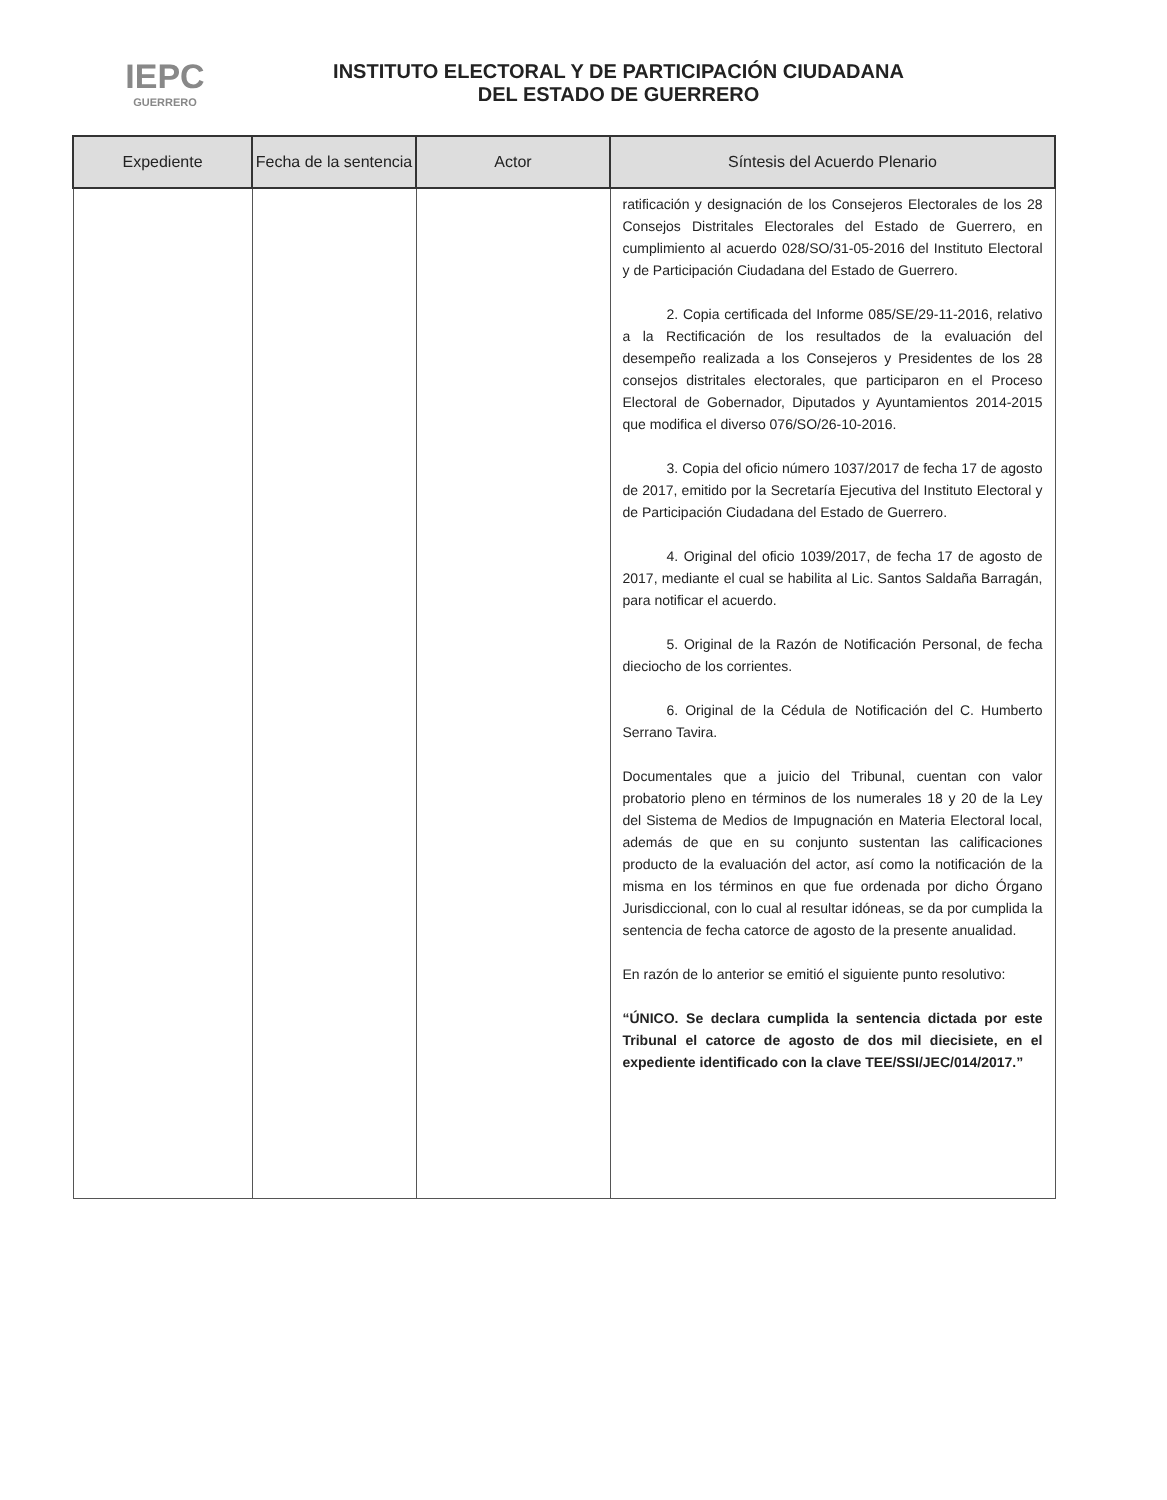IEPC
GUERRERO
INSTITUTO ELECTORAL Y DE PARTICIPACIÓN CIUDADANA
DEL ESTADO DE GUERRERO
| Expediente | Fecha de la sentencia | Actor | Síntesis del Acuerdo Plenario |
| --- | --- | --- | --- |
| | | | ratificación y designación de los Consejeros Electorales de los 28 Consejos Distritales Electorales del Estado de Guerrero, en cumplimiento al acuerdo 028/SO/31-05-2016 del Instituto Electoral y de Participación Ciudadana del Estado de Guerrero. 2. Copia certificada del Informe 085/SE/29-11-2016, relativo a la Rectificación de los resultados de la evaluación del desempeño realizada a los Consejeros y Presidentes de los 28 consejos distritales electorales, que participaron en el Proceso Electoral de Gobernador, Diputados y Ayuntamientos 2014-2015 que modifica el diverso 076/SO/26-10-2016. 3. Copia del oficio número 1037/2017 de fecha 17 de agosto de 2017, emitido por la Secretaría Ejecutiva del Instituto Electoral y de Participación Ciudadana del Estado de Guerrero. 4. Original del oficio 1039/2017, de fecha 17 de agosto de 2017, mediante el cual se habilita al Lic. Santos Saldaña Barragán, para notificar el acuerdo. 5. Original de la Razón de Notificación Personal, de fecha dieciocho de los corrientes. 6. Original de la Cédula de Notificación del C. Humberto Serrano Tavira. Documentales que a juicio del Tribunal, cuentan con valor probatorio pleno en términos de los numerales 18 y 20 de la Ley del Sistema de Medios de Impugnación en Materia Electoral local, además de que en su conjunto sustentan las calificaciones producto de la evaluación del actor, así como la notificación de la misma en los términos en que fue ordenada por dicho Órgano Jurisdiccional, con lo cual al resultar idóneas, se da por cumplida la sentencia de fecha catorce de agosto de la presente anualidad. En razón de lo anterior se emitió el siguiente punto resolutivo: “ÚNICO. Se declara cumplida la sentencia dictada por este Tribunal el catorce de agosto de dos mil diecisiete, en el expediente identificado con la clave TEE/SSI/JEC/014/2017.” |